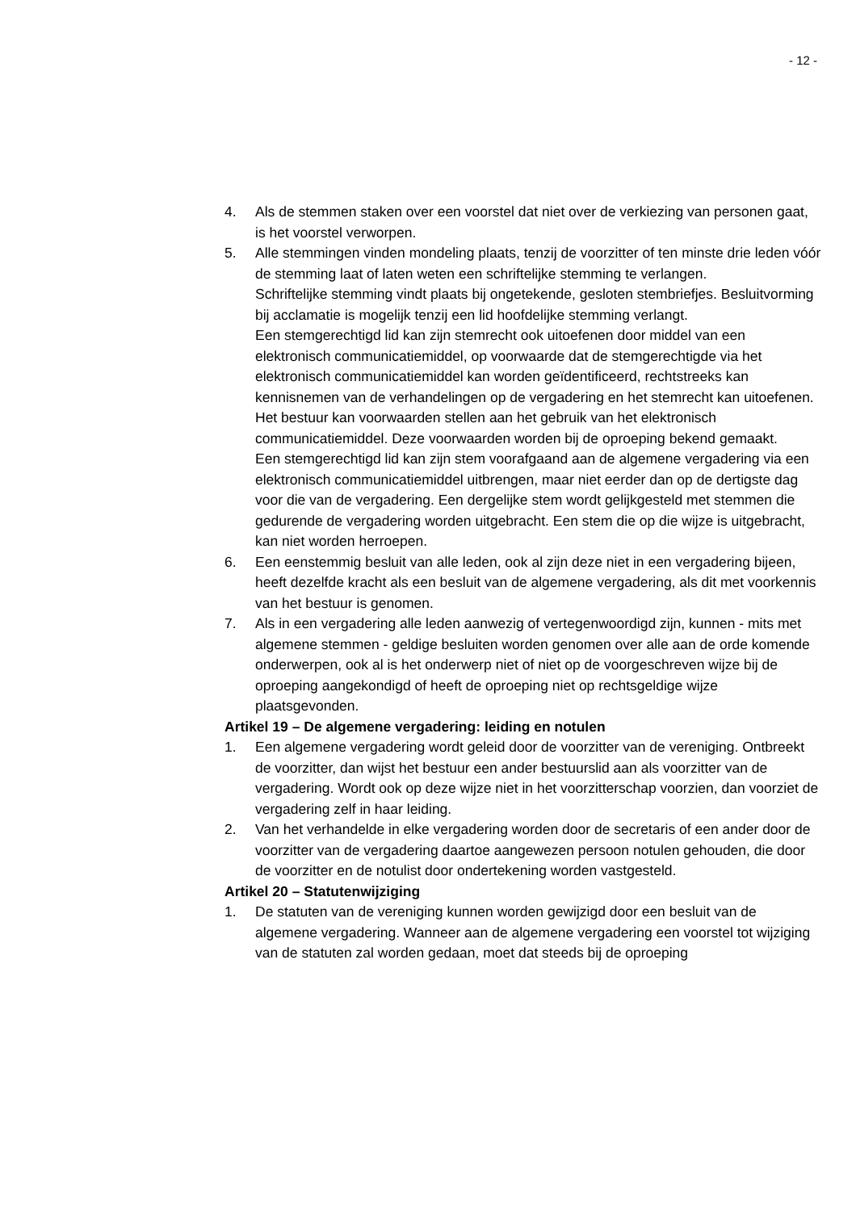- 12 -
4. Als de stemmen staken over een voorstel dat niet over de verkiezing van personen gaat, is het voorstel verworpen.
5. Alle stemmingen vinden mondeling plaats, tenzij de voorzitter of ten minste drie leden vóór de stemming laat of laten weten een schriftelijke stemming te verlangen.
Schriftelijke stemming vindt plaats bij ongetekende, gesloten stembriefjes. Besluitvorming bij acclamatie is mogelijk tenzij een lid hoofdelijke stemming verlangt.
Een stemgerechtigd lid kan zijn stemrecht ook uitoefenen door middel van een elektronisch communicatiemiddel, op voorwaarde dat de stemgerechtigde via het elektronisch communicatiemiddel kan worden geïdentificeerd, rechtstreeks kan kennisnemen van de verhandelingen op de vergadering en het stemrecht kan uitoefenen.
Het bestuur kan voorwaarden stellen aan het gebruik van het elektronisch communicatiemiddel. Deze voorwaarden worden bij de oproeping bekend gemaakt.
Een stemgerechtigd lid kan zijn stem voorafgaand aan de algemene vergadering via een elektronisch communicatiemiddel uitbrengen, maar niet eerder dan op de dertigste dag voor die van de vergadering. Een dergelijke stem wordt gelijkgesteld met stemmen die gedurende de vergadering worden uitgebracht. Een stem die op die wijze is uitgebracht, kan niet worden herroepen.
6. Een eenstemmig besluit van alle leden, ook al zijn deze niet in een vergadering bijeen, heeft dezelfde kracht als een besluit van de algemene vergadering, als dit met voorkennis van het bestuur is genomen.
7. Als in een vergadering alle leden aanwezig of vertegenwoordigd zijn, kunnen - mits met algemene stemmen - geldige besluiten worden genomen over alle aan de orde komende onderwerpen, ook al is het onderwerp niet of niet op de voorgeschreven wijze bij de oproeping aangekondigd of heeft de oproeping niet op rechtsgeldige wijze plaatsgevonden.
Artikel 19 – De algemene vergadering: leiding en notulen
1. Een algemene vergadering wordt geleid door de voorzitter van de vereniging. Ontbreekt de voorzitter, dan wijst het bestuur een ander bestuurslid aan als voorzitter van de vergadering. Wordt ook op deze wijze niet in het voorzitterschap voorzien, dan voorziet de vergadering zelf in haar leiding.
2. Van het verhandelde in elke vergadering worden door de secretaris of een ander door de voorzitter van de vergadering daartoe aangewezen persoon notulen gehouden, die door de voorzitter en de notulist door ondertekening worden vastgesteld.
Artikel 20 – Statutenwijziging
1. De statuten van de vereniging kunnen worden gewijzigd door een besluit van de algemene vergadering. Wanneer aan de algemene vergadering een voorstel tot wijziging van de statuten zal worden gedaan, moet dat steeds bij de oproeping